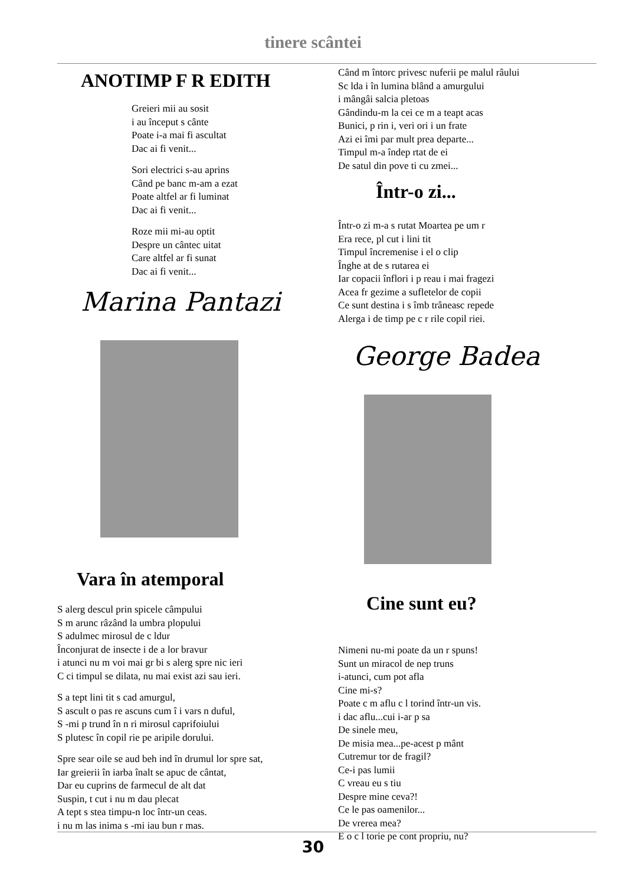tinere scântei
ANOTIMP F R EDITH
Greieri mii au sosit
i au început s cânte
Poate i-a mai fi ascultat
Dac ai fi venit...
Sori electrici s-au aprins
Când pe banc m-am a ezat
Poate altfel ar fi luminat
Dac ai fi venit...
Roze mii mi-au optit
Despre un cântec uitat
Care altfel ar fi sunat
Dac ai fi venit...
Marina Pantazi
Vara în atemporal
S alerg descul prin spicele câmpului
S m arunc râzând la umbra plopului
S adulmec mirosul de c ldur
Înconjurat de insecte i de a lor bravur
i atunci nu m voi mai gr bi s alerg spre nic ieri
C ci timpul se dilata, nu mai exist azi sau ieri.
S a tept lini tit s cad amurgul,
S ascult o pas re ascuns cum î i vars n duful,
S -mi p trund în n ri mirosul caprifoiului
S plutesc în copil rie pe aripile dorului.
Spre sear oile se aud beh ind în drumul lor spre sat,
Iar greierii în iarba înalt se apuc de cântat,
Dar eu cuprins de farmecul de alt dat
Suspin, t cut i nu m dau plecat
A tept s stea timpu-n loc într-un ceas.
i nu m las inima s -mi iau bun r mas.
Când m întorc privesc nuferii pe malul râului
Sc lda i în lumina blând a amurgului
i mângâi salcia pletoas
Gândindu-m la cei ce m a teapt acas
Bunici, p rin i, veri ori i un frate
Azi ei îmi par mult prea departe...
Timpul m-a îndep rtat de ei
De satul din pove ti cu zmei...
Într-o zi...
Într-o zi m-a s rutat Moartea pe um r
Era rece, pl cut i lini tit
Timpul încremenise i el o clip
Înghe at de s rutarea ei
Iar copacii înflori i p reau i mai fragezi
Acea fr gezime a sufletelor de copii
Ce sunt destina i s îmb trâneasc repede
Alerga i de timp pe c r rile copil riei.
George Badea
Cine sunt eu?
Nimeni nu-mi poate da un r spuns!
Sunt un miracol de nep truns
i-atunci, cum pot afla
Cine mi-s?
Poate c m aflu c l torind într-un vis.
i dac aflu...cui i-ar p sa
De sinele meu,
De misia mea...pe-acest p mânt
Cutremur tor de fragil?
Ce-i pas lumii
C vreau eu s tiu
Despre mine ceva?!
Ce le pas oamenilor...
De vrerea mea?
E o c l torie pe cont propriu, nu?
30